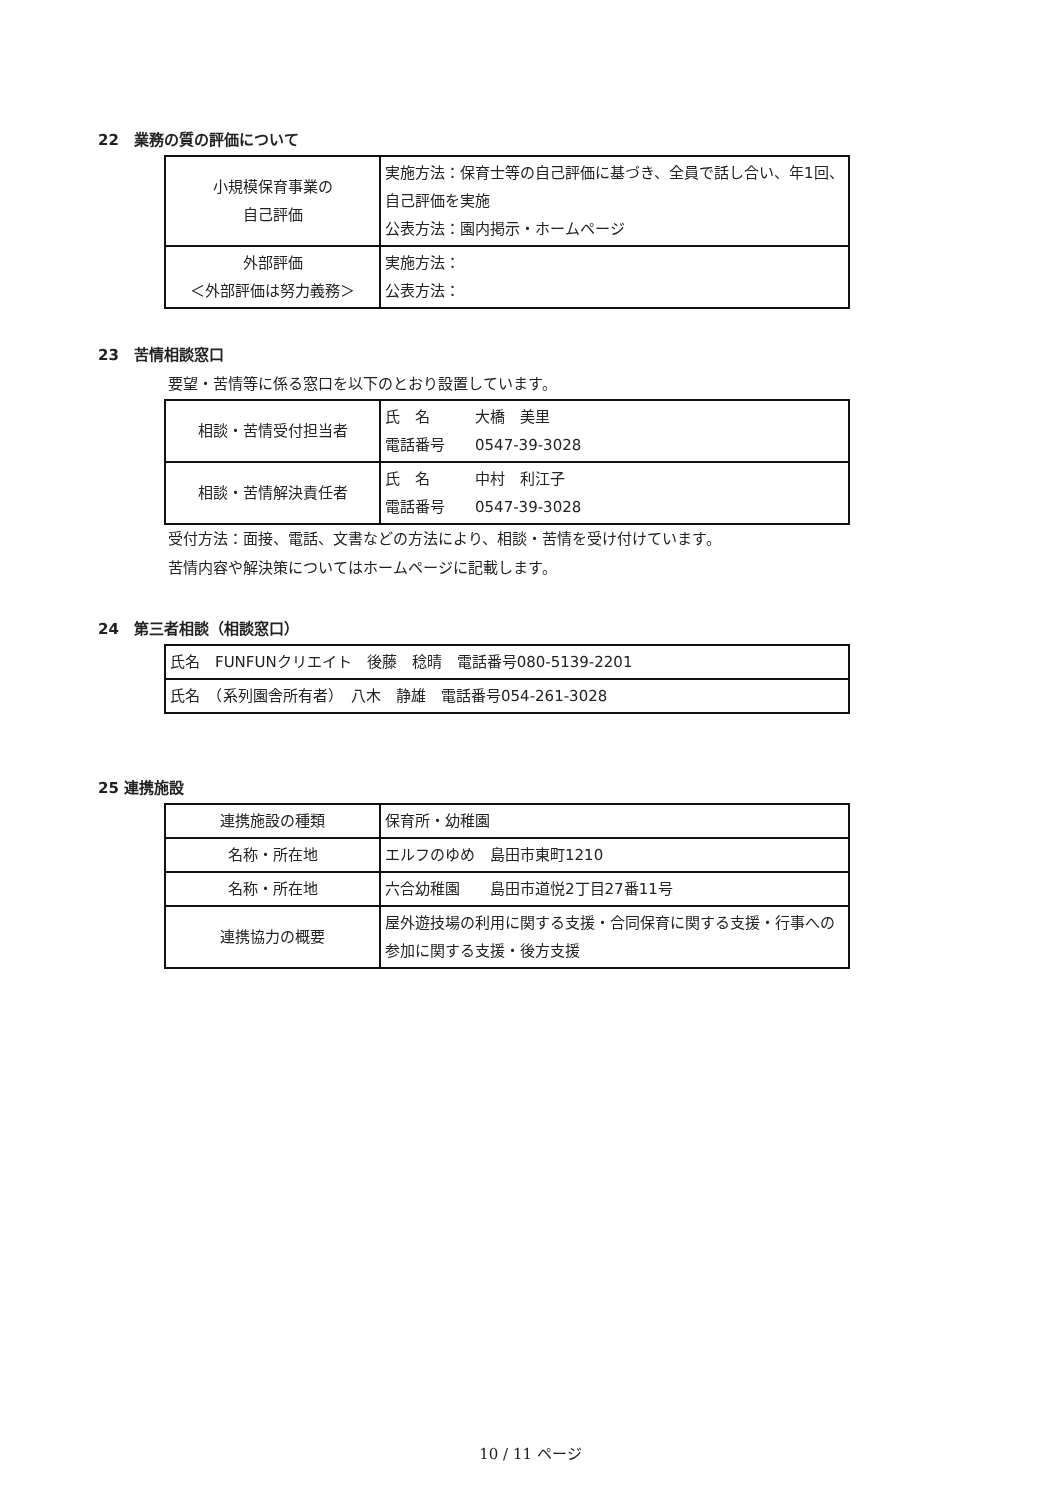22　業務の質の評価について
| 小規模保育事業の 自己評価 | 実施方法：保育士等の自己評価に基づき、全員で話し合い、年1回、自己評価を実施 公表方法：園内掲示・ホームページ |
| 外部評価 ＜外部評価は努力義務＞ | 実施方法： 公表方法： |
23　苦情相談窓口
要望・苦情等に係る窓口を以下のとおり設置しています。
| 相談・苦情受付担当者 | 氏 名 大橋 美里 電話番号 0547-39-3028 |
| 相談・苦情解決責任者 | 氏 名 中村 利江子 電話番号 0547-39-3028 |
受付方法：面接、電話、文書などの方法により、相談・苦情を受け付けています。
苦情内容や解決策についてはホームページに記載します。
24　第三者相談（相談窓口）
| 氏名 FUNFUNクリエイト 後藤 稔晴 電話番号080-5139-2201 |
| 氏名 （系列園舎所有者） 八木 静雄 電話番号054-261-3028 |
25 連携施設
| 連携施設の種類 | 保育所・幼稚園 |
| 名称・所在地 | エルフのゆめ 島田市東町1210 |
| 名称・所在地 | 六合幼稚園 島田市道悦2丁目27番11号 |
| 連携協力の概要 | 屋外遊技場の利用に関する支援・合同保育に関する支援・行事への参加に関する支援・後方支援 |
10 / 11 ページ